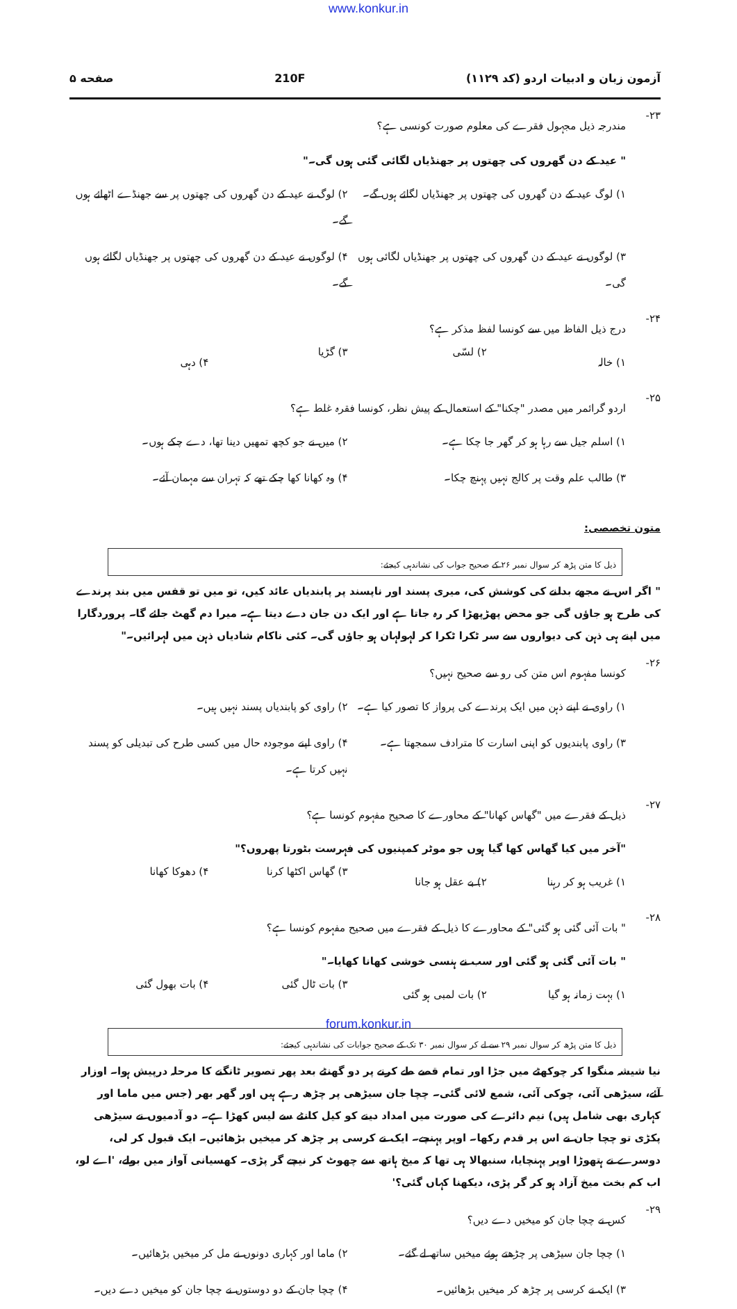www.konkur.in
آزمون زبان و ادبیات اردو (کد ۱۱۲۹) 210F صفحه ۵
۲۳- مندرجہ ذیل مجہول فقرے کی معلوم صورت کونسی ہے؟
" عید کے دن گھروں کی چھتوں پر جھنڈیاں لگائی گئی ہوں گی۔"
۱) لوگ عید کے دن گھروں کی چھتوں پر جھنڈیاں لگائے ہوں گے۔
۲) لوگ نے عید کے دن گھروں کی چھتوں پر سے جھنڈے اٹھائے ہوں گے۔
۳) لوگوں نے عید کے دن گھروں کی چھتوں پر جھنڈیاں لگائی ہوں گی۔
۴) لوگوں نے عید کے دن گھروں کی چھتوں پر جھنڈیاں لگائے ہوں گے۔
۲۴- درج ذیل الفاظ میں سے کونسا لفظ مذکر ہے؟
۱) خالہ
۲) لسّی
۳) گڑیا
۴) دہی
۲۵- اردو گرائمر میں مصدر "چکنا" کے استعمال کے پیش نظر، کونسا فقرہ غلط ہے؟
۱) اسلم جیل سے رہا ہو کر گھر جا چکا ہے۔
۲) میں نے جو کچھ تمھیں دینا تھا، دے چکے ہوں۔
۳) طالب علم وقت پر کالج نہیں پہنچ چکا۔
۴) وہ کھانا کھا چکے تھے کہ تہران سے مہمان آئے۔
متون تخصصی:
ذیل کا متن پڑھ کر سوال نمبر ۲۶ کے صحیح جواب کی نشاندہی کیجئے:
" اگر اس نے مجھے بدلنے کی کوشش کی، میری پسند اور ناپسند پر پابندیاں عائد کیں، تو میں تو قفس میں بند پرندے کی طرح ہو جاؤں گی جو محض پھڑپھڑا کر رہ جاتا ہے اور ایک دن جان دے دیتا ہے۔ میرا دم گھٹ جائے گا۔ پروردگارا میں اپنے ہی ذہن کی دیواروں سے سر ٹکرا ٹکرا کر لہولہان ہو جاؤں گی۔ کئی ناکام شادیاں ذہن میں لہرائیں۔"
۲۶- کونسا مفہوم اس متن کی رو سے صحیح نہیں؟
۱) راوی نے اپنے ذہن میں ایک پرندے کی پرواز کا تصور کیا ہے۔
۲) راوی کو پابندیاں پسند نہیں ہیں۔
۳) راوی پابندیوں کو اپنی اسارت کا مترادف سمجھتا ہے۔
۴) راوی اپنے موجودہ حال میں کسی طرح کی تبدیلی کو پسند نہیں کرتا ہے۔
۲۷- ذیل کے فقرے میں "گھاس کھانا" کے محاورے کا صحیح مفہوم کونسا ہے؟
"آخر میں کیا گھاس کھا گیا ہوں جو موٹر کمپنیوں کی فہرست بٹورتا پھروں؟"
۱) غریب ہو کر رہنا
۲) بے عقل ہو جانا
۳) گھاس اکٹھا کرنا
۴) دھوکا کھانا
۲۸- " بات آئی گئی ہو گئی" کے محاورے کا ذیل کے فقرے میں صحیح مفہوم کونسا ہے؟
" بات آئی گئی ہو گئی اور سب نے ہنسی خوشی کھانا کھایا۔"
۱) بہت زمانہ ہو گیا
۲) بات لمبی ہو گئی
۳) بات ٹال گئی
۴) بات بھول گئی
ذیل کا متن پڑھ کر سوال نمبر ۲۹ سے لے کر سوال نمبر ۳۰ تک کے صحیح جوابات کی نشاندہی کیجئے:
نیا شیشہ منگوا کر چوکھٹے میں جڑا اور تمام قصے طے کرنے پر دو گھنٹے بعد پھر تصویر ٹانگنے کا مرحلہ درپیش ہوا۔ اوزار آئے، سیڑھی آئی، چوکی آئی، شمع لائی گئی۔ چچا جان سیڑھی پر چڑھ رہے ہیں اور گھر بھر (جس میں ماما اور کہاری بھی شامل ہیں) نیم دائرے کی صورت میں امداد دینے کو کیل کانٹے سے لیس کھڑا ہے۔ دو آدمیوں نے سیڑھی پکڑی تو چچا جان نے اس پر قدم رکھا۔ اوپر پہنچے۔ ایک نے کرسی پر چڑھ کر میخیں بڑھائیں۔ ایک قبول کر لی، دوسرے نے ہتھوڑا اوپر پہنچایا، سنبھالا ہی تھا کہ میخ ہاتھ سے چھوٹ کر نیچے گر پڑی۔ کھسیانی آواز میں بولے، 'اے لو، اب کم بخت میخ آزاد ہو کر گر پڑی، دیکھنا کہاں گئی؟'
۲۹- کس نے چچا جان کو میخیں دے دیں؟
۱) چچا جان سیڑھی پر چڑھتے ہوئے میخیں ساتھ لے گئے۔
۲) ماما اور کہاری دونوں نے مل کر میخیں بڑھائیں۔
۳) ایک نے کرسی پر چڑھ کر میخیں بڑھائیں۔
۴) چچا جان کے دو دوستوں نے چچا جان کو میخیں دے دیں۔
forum.konkur.in